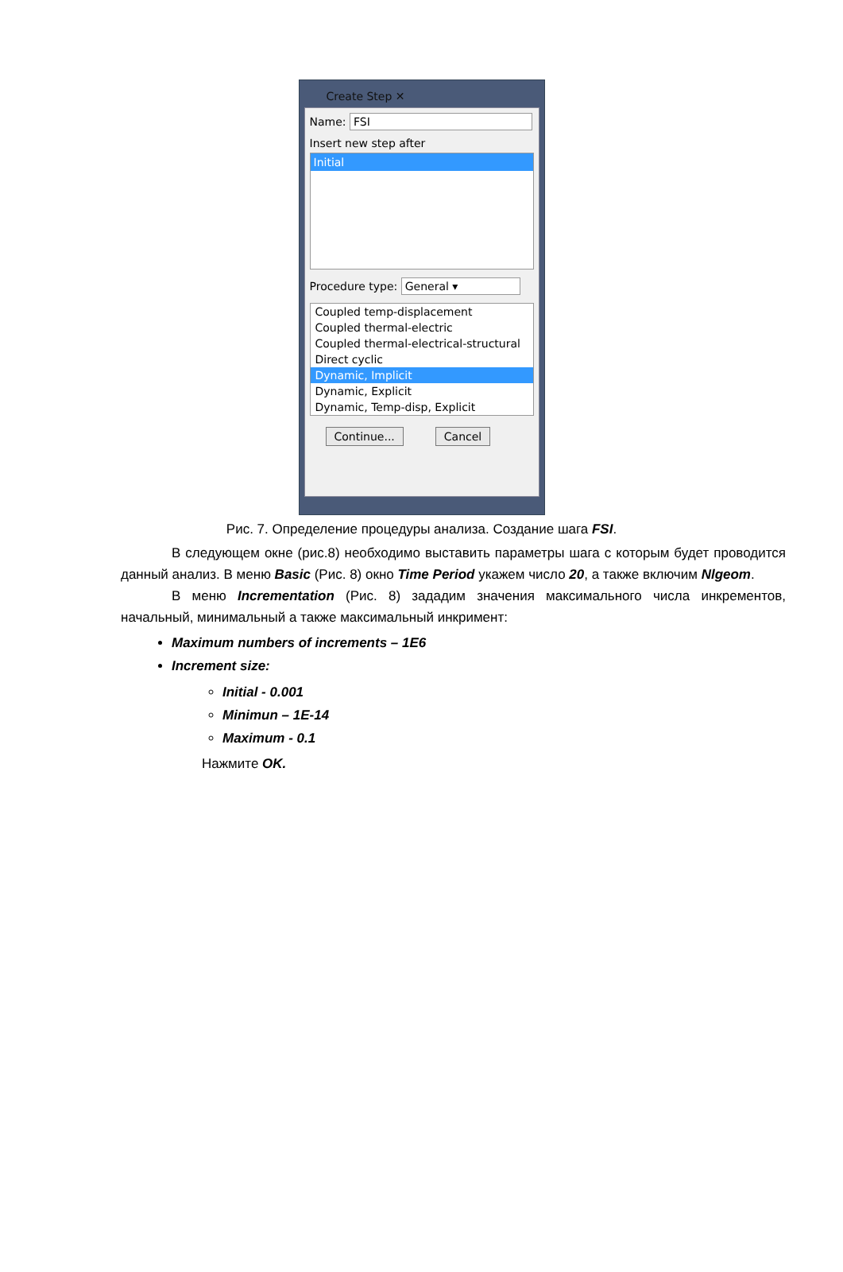Create Step ✕
Name: FSI
Insert new step after
Initial
Procedure type: General ▾
Coupled temp-displacement
Coupled thermal-electric
Coupled thermal-electrical-structural
Direct cyclic
Dynamic, Implicit
Dynamic, Explicit
Dynamic, Temp-disp, Explicit
Continue... Cancel
Рис. 7. Определение процедуры анализа. Создание шага FSI.
В следующем окне (рис.8) необходимо выставить параметры шага с которым будет проводится данный анализ. В меню Basic (Рис. 8) окно Time Period укажем число 20, а также включим Nlgeom.
В меню Incrementation (Рис. 8) зададим значения максимального числа инкрементов, начальный, минимальный а также максимальный инкримент:
Maximum numbers of increments – 1E6
Increment size:
Initial - 0.001
Minimun – 1E-14
Maximum - 0.1
Нажмите OK.